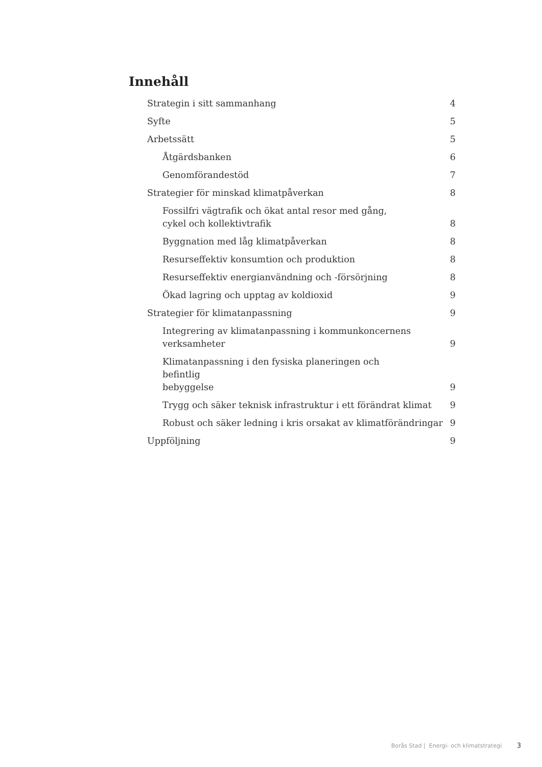Innehåll
Strategin i sitt sammanhang 4
Syfte 5
Arbetssätt 5
Åtgärdsbanken 6
Genomförandestöd 7
Strategier för minskad klimatpåverkan 8
Fossilfri vägtrafik och ökat antal resor med gång,
cykel och kollektivtrafik 8
Byggnation med låg klimatpåverkan 8
Resurseffektiv konsumtion och produktion 8
Resurseffektiv energianvändning och -försörjning 8
Ökad lagring och upptag av koldioxid 9
Strategier för klimatanpassning 9
Integrering av klimatanpassning i kommunkoncernens
verksamheter 9
Klimatanpassning i den fysiska planeringen och befintlig
bebyggelse 9
Trygg och säker teknisk infrastruktur i ett förändrat klimat 9
Robust och säker ledning i kris orsakat av klimatförändringar 9
Uppföljning 9
Borås Stad | Energi- och klimatstrategi 3